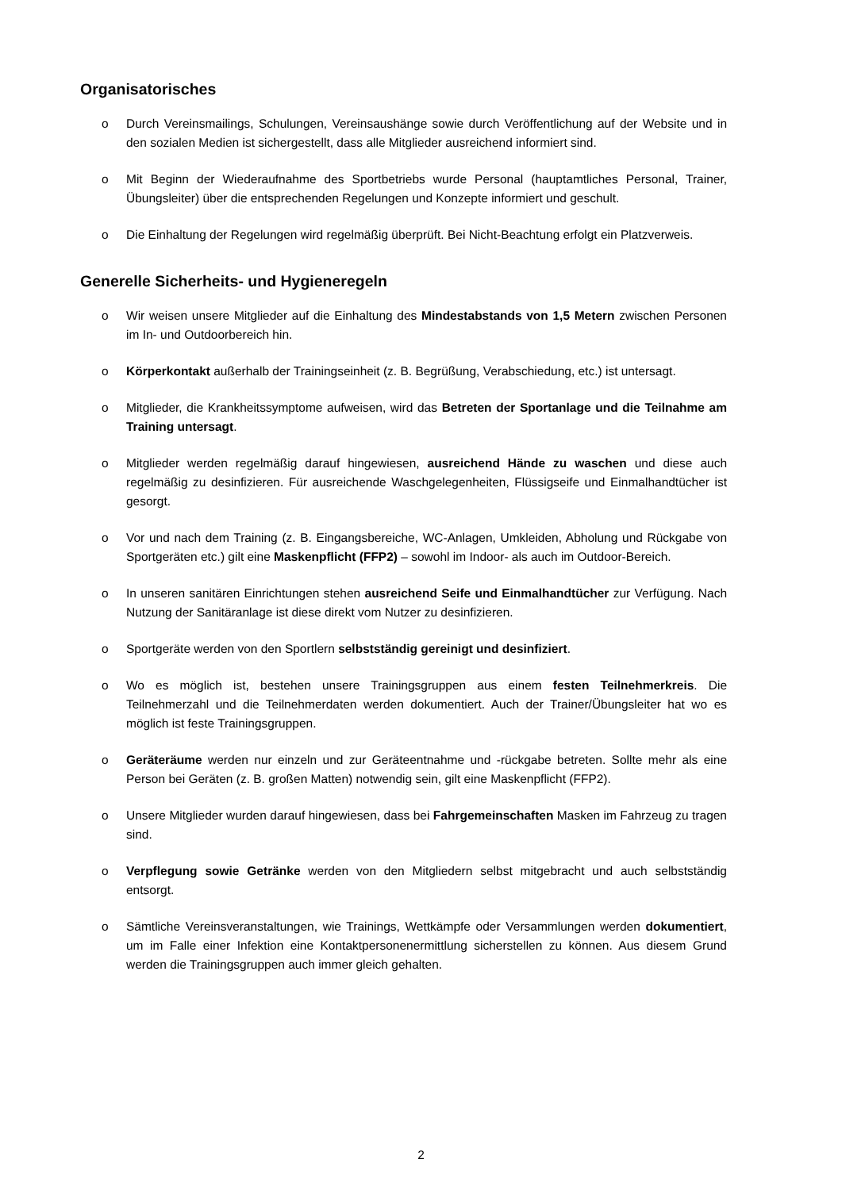Organisatorisches
o Durch Vereinsmailings, Schulungen, Vereinsaushänge sowie durch Veröffentlichung auf der Website und in den sozialen Medien ist sichergestellt, dass alle Mitglieder ausreichend informiert sind.
o Mit Beginn der Wiederaufnahme des Sportbetriebs wurde Personal (hauptamtliches Personal, Trainer, Übungsleiter) über die entsprechenden Regelungen und Konzepte informiert und geschult.
o Die Einhaltung der Regelungen wird regelmäßig überprüft. Bei Nicht-Beachtung erfolgt ein Platzverweis.
Generelle Sicherheits- und Hygieneregeln
o Wir weisen unsere Mitglieder auf die Einhaltung des Mindestabstands von 1,5 Metern zwischen Personen im In- und Outdoorbereich hin.
o Körperkontakt außerhalb der Trainingseinheit (z. B. Begrüßung, Verabschiedung, etc.) ist untersagt.
o Mitglieder, die Krankheitssymptome aufweisen, wird das Betreten der Sportanlage und die Teilnahme am Training untersagt.
o Mitglieder werden regelmäßig darauf hingewiesen, ausreichend Hände zu waschen und diese auch regelmäßig zu desinfizieren. Für ausreichende Waschgelegenheiten, Flüssigseife und Einmalhandtücher ist gesorgt.
o Vor und nach dem Training (z. B. Eingangsbereiche, WC-Anlagen, Umkleiden, Abholung und Rückgabe von Sportgeräten etc.) gilt eine Maskenpflicht (FFP2) – sowohl im Indoor- als auch im Outdoor-Bereich.
o In unseren sanitären Einrichtungen stehen ausreichend Seife und Einmalhandtücher zur Verfügung. Nach Nutzung der Sanitäranlage ist diese direkt vom Nutzer zu desinfizieren.
o Sportgeräte werden von den Sportlern selbstständig gereinigt und desinfiziert.
o Wo es möglich ist, bestehen unsere Trainingsgruppen aus einem festen Teilnehmerkreis. Die Teilnehmerzahl und die Teilnehmerdaten werden dokumentiert. Auch der Trainer/Übungsleiter hat wo es möglich ist feste Trainingsgruppen.
o Geräteräume werden nur einzeln und zur Geräteentnahme und -rückgabe betreten. Sollte mehr als eine Person bei Geräten (z. B. großen Matten) notwendig sein, gilt eine Maskenpflicht (FFP2).
o Unsere Mitglieder wurden darauf hingewiesen, dass bei Fahrgemeinschaften Masken im Fahrzeug zu tragen sind.
o Verpflegung sowie Getränke werden von den Mitgliedern selbst mitgebracht und auch selbstständig entsorgt.
o Sämtliche Vereinsveranstaltungen, wie Trainings, Wettkämpfe oder Versammlungen werden dokumentiert, um im Falle einer Infektion eine Kontaktpersonenermittlung sicherstellen zu können. Aus diesem Grund werden die Trainingsgruppen auch immer gleich gehalten.
2